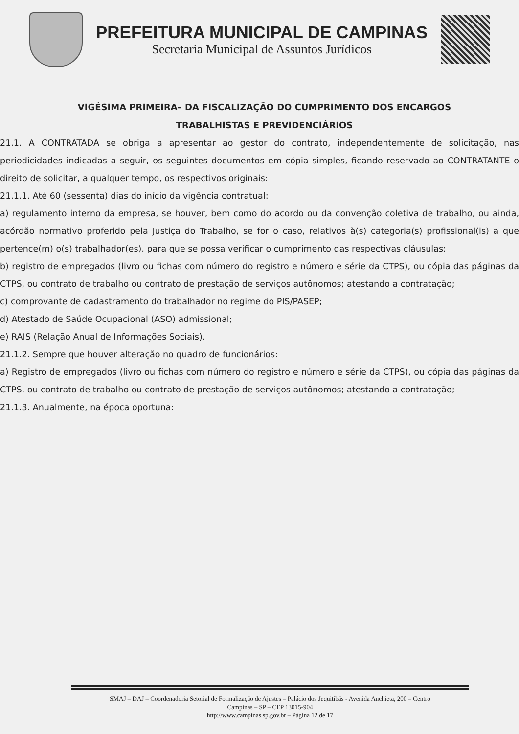PREFEITURA MUNICIPAL DE CAMPINAS
Secretaria Municipal de Assuntos Jurídicos
VIGÉSIMA PRIMEIRA– DA FISCALIZAÇÃO DO CUMPRIMENTO DOS ENCARGOS TRABALHISTAS E PREVIDENCIÁRIOS
21.1. A CONTRATADA se obriga a apresentar ao gestor do contrato, independentemente de solicitação, nas periodicidades indicadas a seguir, os seguintes documentos em cópia simples, ficando reservado ao CONTRATANTE o direito de solicitar, a qualquer tempo, os respectivos originais:
21.1.1. Até 60 (sessenta) dias do início da vigência contratual:
a) regulamento interno da empresa, se houver, bem como do acordo ou da convenção coletiva de trabalho, ou ainda, acórdão normativo proferido pela Justiça do Trabalho, se for o caso, relativos à(s) categoria(s) profissional(is) a que pertence(m) o(s) trabalhador(es), para que se possa verificar o cumprimento das respectivas cláusulas;
b) registro de empregados (livro ou fichas com número do registro e número e série da CTPS), ou cópia das páginas da CTPS, ou contrato de trabalho ou contrato de prestação de serviços autônomos; atestando a contratação;
c) comprovante de cadastramento do trabalhador no regime do PIS/PASEP;
d) Atestado de Saúde Ocupacional (ASO) admissional;
e) RAIS (Relação Anual de Informações Sociais).
21.1.2. Sempre que houver alteração no quadro de funcionários:
a) Registro de empregados (livro ou fichas com número do registro e número e série da CTPS), ou cópia das páginas da CTPS, ou contrato de trabalho ou contrato de prestação de serviços autônomos; atestando a contratação;
21.1.3. Anualmente, na época oportuna:
SMAJ – DAJ – Coordenadoria Setorial de Formalização de Ajustes – Palácio dos Jequitibás - Avenida Anchieta, 200 – Centro
Campinas – SP – CEP 13015-904
http://www.campinas.sp.gov.br – Página 12 de 17